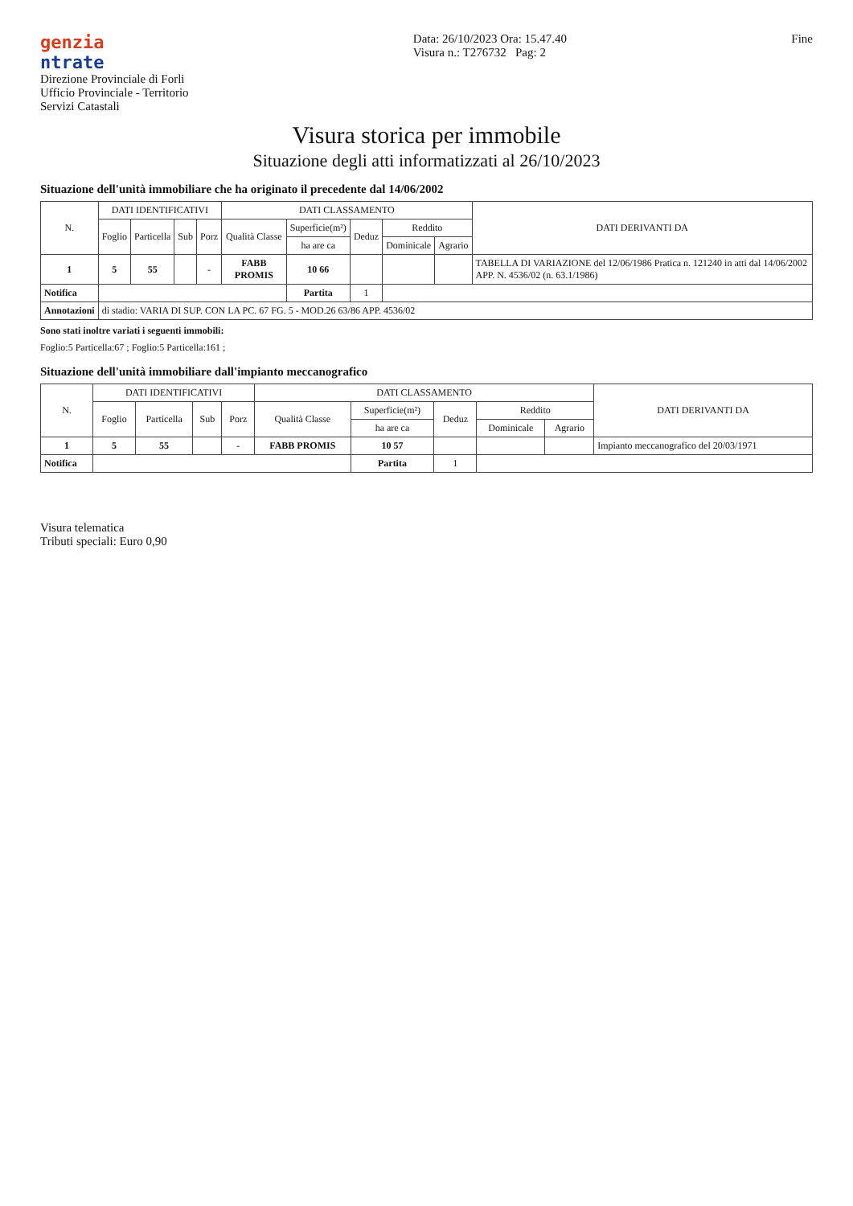genzia
ntrate
Direzione Provinciale di Forli
Ufficio Provinciale - Territorio
Servizi Catastali
Data: 26/10/2023 Ora: 15.47.40
Visura n.: T276732 Pag: 2
Fine
Visura storica per immobile
Situazione degli atti informatizzati al 26/10/2023
Situazione dell'unità immobiliare che ha originato il precedente dal 14/06/2002
| N. | DATI IDENTIFICATIVI | | | | DATI CLASSAMENTO | | | | | DATI DERIVANTI DA |
| --- | --- | --- | --- | --- | --- | --- | --- | --- | --- | --- |
| | Foglio | Particella | Sub | Porz | Qualità Classe | Superficie(m²) | Deduz | Reddito | | |
| | | | | | | ha are ca | | Dominicale | Agrario | |
| 1 | 5 | 55 | | - | FABB PROMIS | 10 66 | | | | TABELLA DI VARIAZIONE del 12/06/1986 Pratica n. 121240 in atti dal 14/06/2002 APP. N. 4536/02 (n. 63.1/1986) |
| Notifica | | | | | | Partita | 1 | | | |
| Annotazioni | di stadio: VARIA DI SUP. CON LA PC. 67 FG. 5 - MOD.26 63/86 APP. 4536/02 | | | | | | | | | |
Sono stati inoltre variati i seguenti immobili:
Foglio:5 Particella:67 ; Foglio:5 Particella:161 ;
Situazione dell'unità immobiliare dall'impianto meccanografico
| N. | DATI IDENTIFICATIVI | | | | DATI CLASSAMENTO | | | | | DATI DERIVANTI DA |
| --- | --- | --- | --- | --- | --- | --- | --- | --- | --- | --- |
| | Foglio | Particella | Sub | Porz | Qualità Classe | Superficie(m²) | Deduz | Reddito | | |
| | | | | | | ha are ca | | Dominicale | Agrario | |
| 1 | 5 | 55 | | - | FABB PROMIS | 10 57 | | | | Impianto meccanografico del 20/03/1971 |
| Notifica | | | | | | Partita | 1 | | | |
Visura telematica
Tributi speciali: Euro 0,90